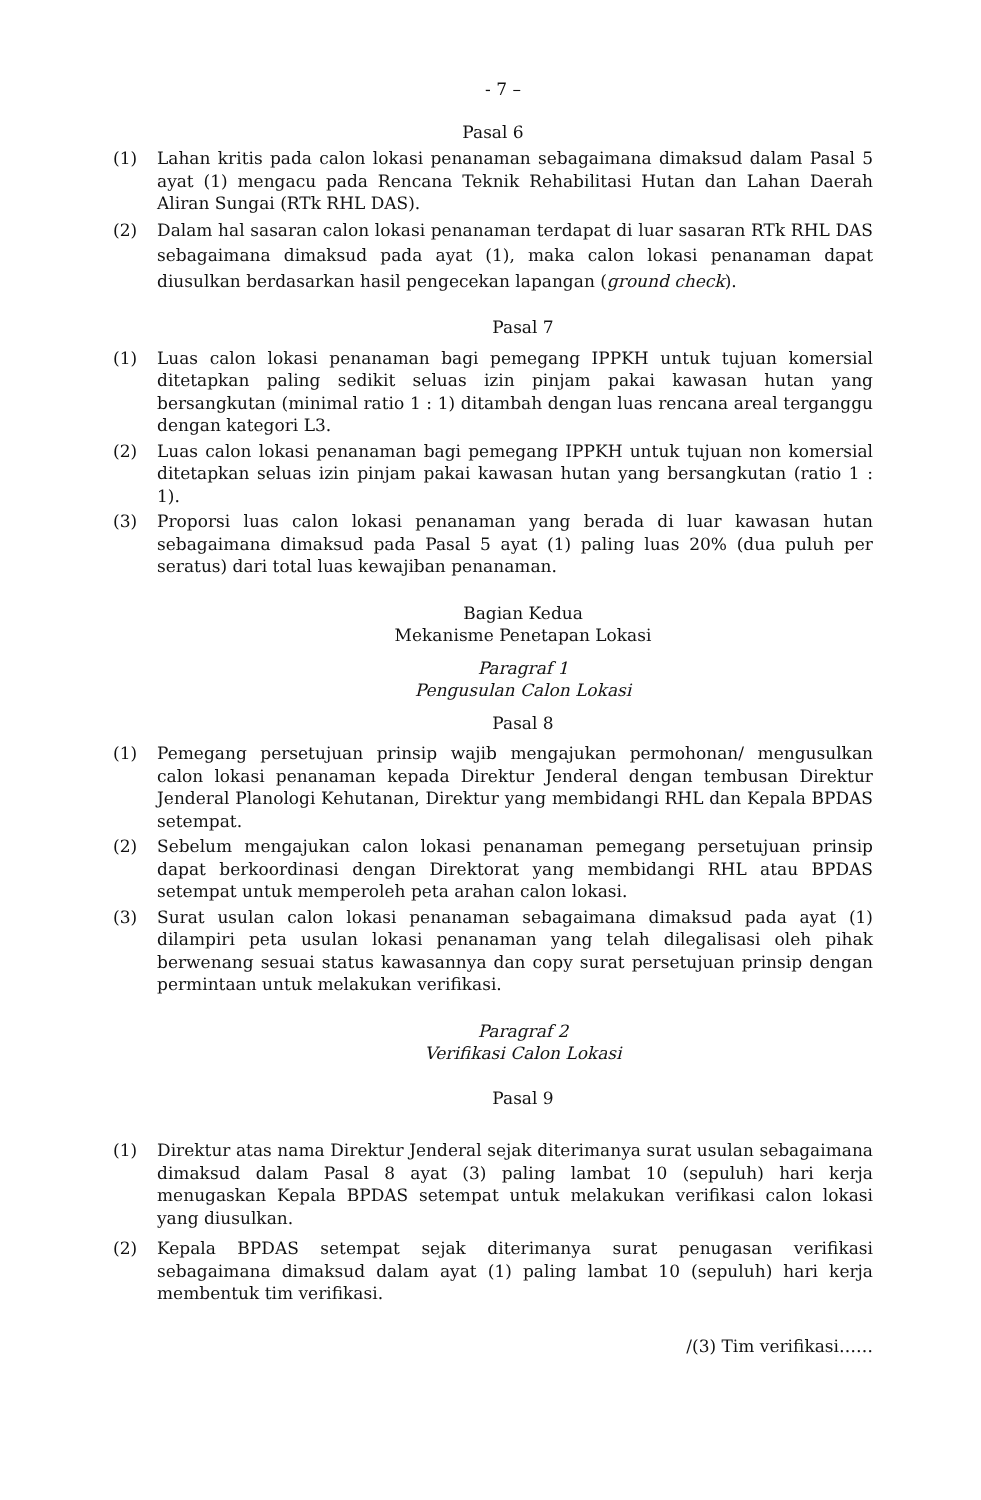- 7 –
Pasal 6
(1) Lahan kritis pada calon lokasi penanaman sebagaimana dimaksud dalam Pasal 5 ayat (1) mengacu pada Rencana Teknik Rehabilitasi Hutan dan Lahan Daerah Aliran Sungai (RTk RHL DAS).
(2) Dalam hal sasaran calon lokasi penanaman terdapat di luar sasaran RTk RHL DAS sebagaimana dimaksud pada ayat (1), maka calon lokasi penanaman dapat diusulkan berdasarkan hasil pengecekan lapangan (ground check).
Pasal 7
(1) Luas calon lokasi penanaman bagi pemegang IPPKH untuk tujuan komersial ditetapkan paling sedikit seluas izin pinjam pakai kawasan hutan yang bersangkutan (minimal ratio 1 : 1) ditambah dengan luas rencana areal terganggu dengan kategori L3.
(2) Luas calon lokasi penanaman bagi pemegang IPPKH untuk tujuan non komersial ditetapkan seluas izin pinjam pakai kawasan hutan yang bersangkutan (ratio 1 : 1).
(3) Proporsi luas calon lokasi penanaman yang berada di luar kawasan hutan sebagaimana dimaksud pada Pasal 5 ayat (1) paling luas 20% (dua puluh per seratus) dari total luas kewajiban penanaman.
Bagian Kedua
Mekanisme Penetapan Lokasi
Paragraf 1
Pengusulan Calon Lokasi
Pasal 8
(1) Pemegang persetujuan prinsip wajib mengajukan permohonan/ mengusulkan calon lokasi penanaman kepada Direktur Jenderal dengan tembusan Direktur Jenderal Planologi Kehutanan, Direktur yang membidangi RHL dan Kepala BPDAS setempat.
(2) Sebelum mengajukan calon lokasi penanaman pemegang persetujuan prinsip dapat berkoordinasi dengan Direktorat yang membidangi RHL atau BPDAS setempat untuk memperoleh peta arahan calon lokasi.
(3) Surat usulan calon lokasi penanaman sebagaimana dimaksud pada ayat (1) dilampiri peta usulan lokasi penanaman yang telah dilegalisasi oleh pihak berwenang sesuai status kawasannya dan copy surat persetujuan prinsip dengan permintaan untuk melakukan verifikasi.
Paragraf 2
Verifikasi Calon Lokasi
Pasal 9
(1) Direktur atas nama Direktur Jenderal sejak diterimanya surat usulan sebagaimana dimaksud dalam Pasal 8 ayat (3) paling lambat 10 (sepuluh) hari kerja menugaskan Kepala BPDAS setempat untuk melakukan verifikasi calon lokasi yang diusulkan.
(2) Kepala BPDAS setempat sejak diterimanya surat penugasan verifikasi sebagaimana dimaksud dalam ayat (1) paling lambat 10 (sepuluh) hari kerja membentuk tim verifikasi.
/(3) Tim verifikasi……